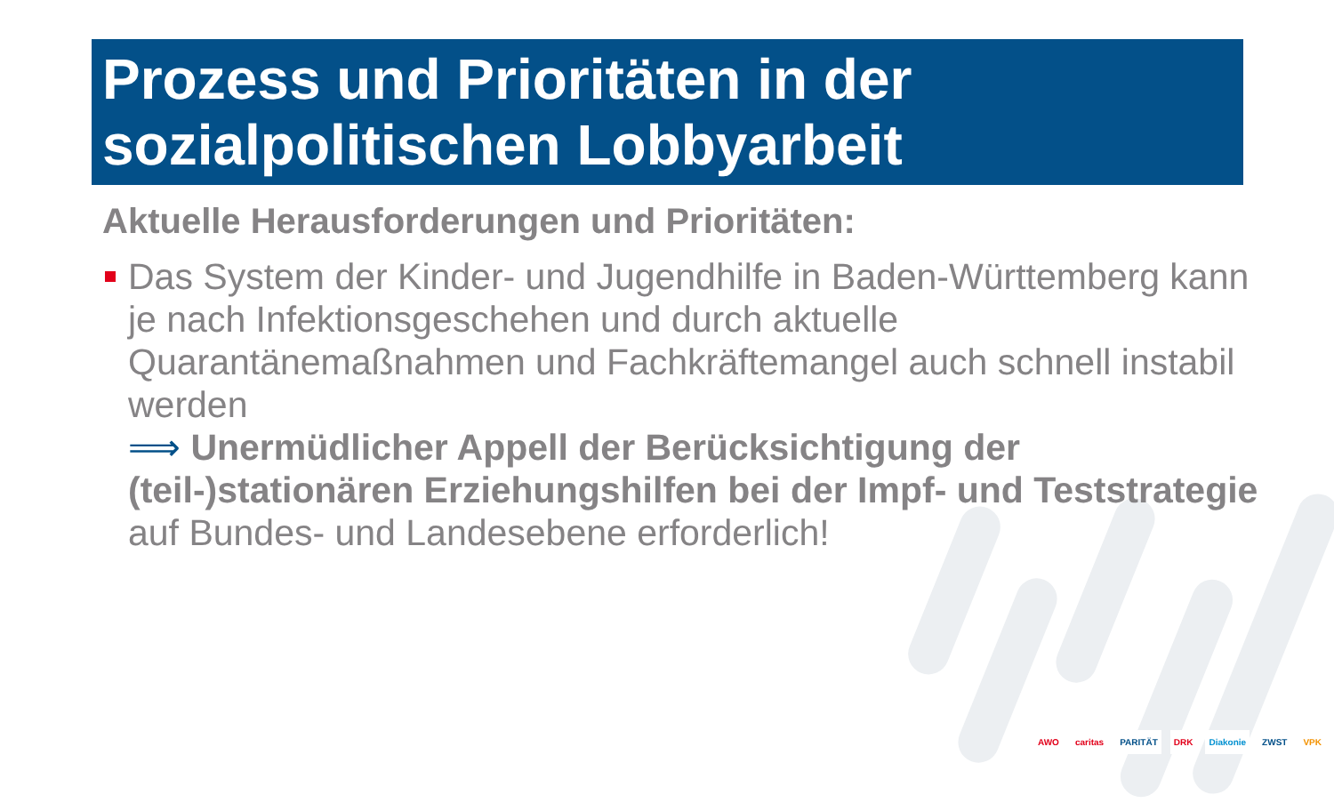Prozess und Prioritäten in der sozialpolitischen Lobbyarbeit
Aktuelle Herausforderungen und Prioritäten:
Das System der Kinder- und Jugendhilfe in Baden-Württemberg kann je nach Infektionsgeschehen und durch aktuelle Quarantänemaßnahmen und Fachkräftemangel auch schnell instabil werden
⟹ Unermüdlicher Appell der Berücksichtigung der (teil-)stationären Erziehungshilfen bei der Impf- und Teststrategie auf Bundes- und Landesebene erforderlich!
AWO caritas PARITÄT DRK Diakonie ZWST VPK